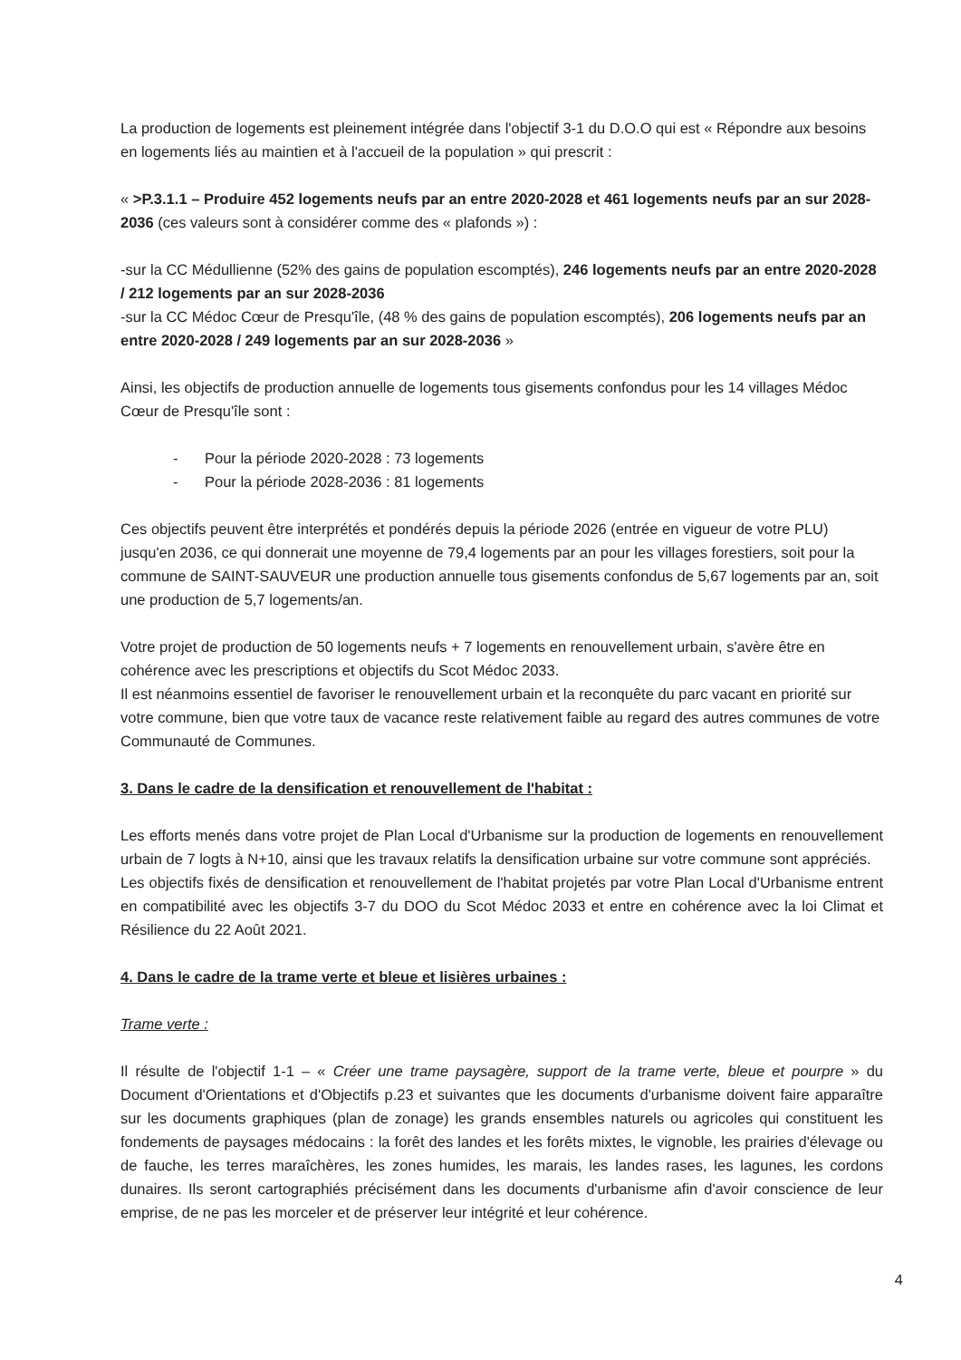La production de logements est pleinement intégrée dans l'objectif 3-1 du D.O.O qui est « Répondre aux besoins en logements liés au maintien et à l'accueil de la population » qui prescrit :
« >P.3.1.1 – Produire 452 logements neufs par an entre 2020-2028 et 461 logements neufs par an sur 2028-2036 (ces valeurs sont à considérer comme des « plafonds ») :
-sur la CC Médullienne (52% des gains de population escomptés), 246 logements neufs par an entre 2020-2028 / 212 logements par an sur 2028-2036
-sur la CC Médoc Cœur de Presqu'île, (48 % des gains de population escomptés), 206 logements neufs par an entre 2020-2028 / 249 logements par an sur 2028-2036 »
Ainsi, les objectifs de production annuelle de logements tous gisements confondus pour les 14 villages Médoc Cœur de Presqu'île sont :
- Pour la période 2020-2028 : 73 logements
- Pour la période 2028-2036 : 81 logements
Ces objectifs peuvent être interprétés et pondérés depuis la période 2026 (entrée en vigueur de votre PLU) jusqu'en 2036, ce qui donnerait une moyenne de 79,4 logements par an pour les villages forestiers, soit pour la commune de SAINT-SAUVEUR une production annuelle tous gisements confondus de 5,67 logements par an, soit une production de 5,7 logements/an.
Votre projet de production de 50 logements neufs + 7 logements en renouvellement urbain, s'avère être en cohérence avec les prescriptions et objectifs du Scot Médoc 2033.
Il est néanmoins essentiel de favoriser le renouvellement urbain et la reconquête du parc vacant en priorité sur votre commune, bien que votre taux de vacance reste relativement faible au regard des autres communes de votre Communauté de Communes.
3. Dans le cadre de la densification et renouvellement de l'habitat :
Les efforts menés dans votre projet de Plan Local d'Urbanisme sur la production de logements en renouvellement urbain de 7 logts à N+10, ainsi que les travaux relatifs la densification urbaine sur votre commune sont appréciés.
Les objectifs fixés de densification et renouvellement de l'habitat projetés par votre Plan Local d'Urbanisme entrent en compatibilité avec les objectifs 3-7 du DOO du Scot Médoc 2033 et entre en cohérence avec la loi Climat et Résilience du 22 Août 2021.
4. Dans le cadre de la trame verte et bleue et lisières urbaines :
Trame verte :
Il résulte de l'objectif 1-1 – « Créer une trame paysagère, support de la trame verte, bleue et pourpre » du Document d'Orientations et d'Objectifs p.23 et suivantes que les documents d'urbanisme doivent faire apparaître sur les documents graphiques (plan de zonage) les grands ensembles naturels ou agricoles qui constituent les fondements de paysages médocains : la forêt des landes et les forêts mixtes, le vignoble, les prairies d'élevage ou de fauche, les terres maraîchères, les zones humides, les marais, les landes rases, les lagunes, les cordons dunaires. Ils seront cartographiés précisément dans les documents d'urbanisme afin d'avoir conscience de leur emprise, de ne pas les morceler et de préserver leur intégrité et leur cohérence.
4